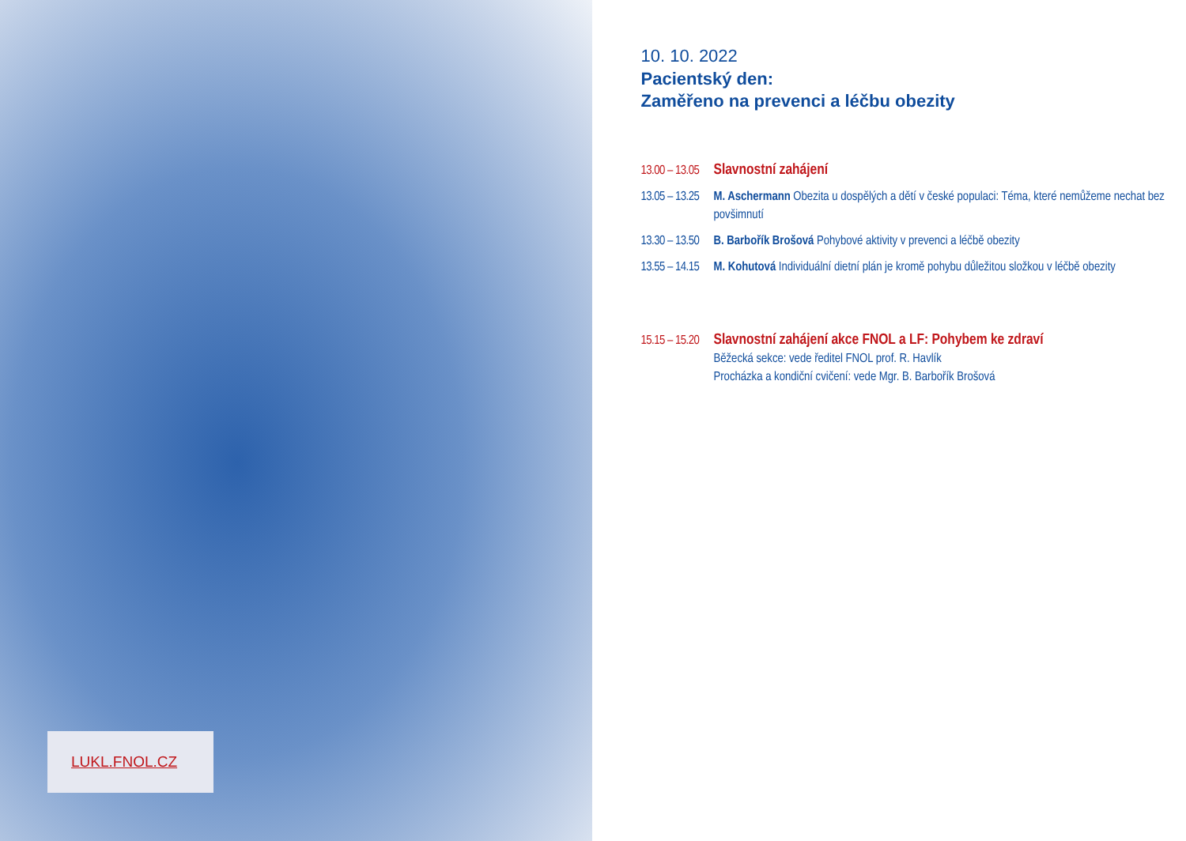LUKL.FNOL.CZ
10. 10. 2022
Pacientský den:
Zaměřeno na prevenci a léčbu obezity
13.00 – 13.05
Slavnostní zahájení
13.05 – 13.25
M. Aschermann Obezita u dospělých a dětí v české populaci: Téma, které nemůžeme nechat bez povšimnutí
13.30 – 13.50
B. Barbořík Brošová Pohybové aktivity v prevenci a léčbě obezity
13.55 – 14.15
M. Kohutová Individuální dietní plán je kromě pohybu důležitou složkou v léčbě obezity
15.15 – 15.20
Slavnostní zahájení akce FNOL a LF: Pohybem ke zdraví
Běžecká sekce: vede ředitel FNOL prof. R. Havlík
Procházka a kondiční cvičení: vede Mgr. B. Barbořík Brošová